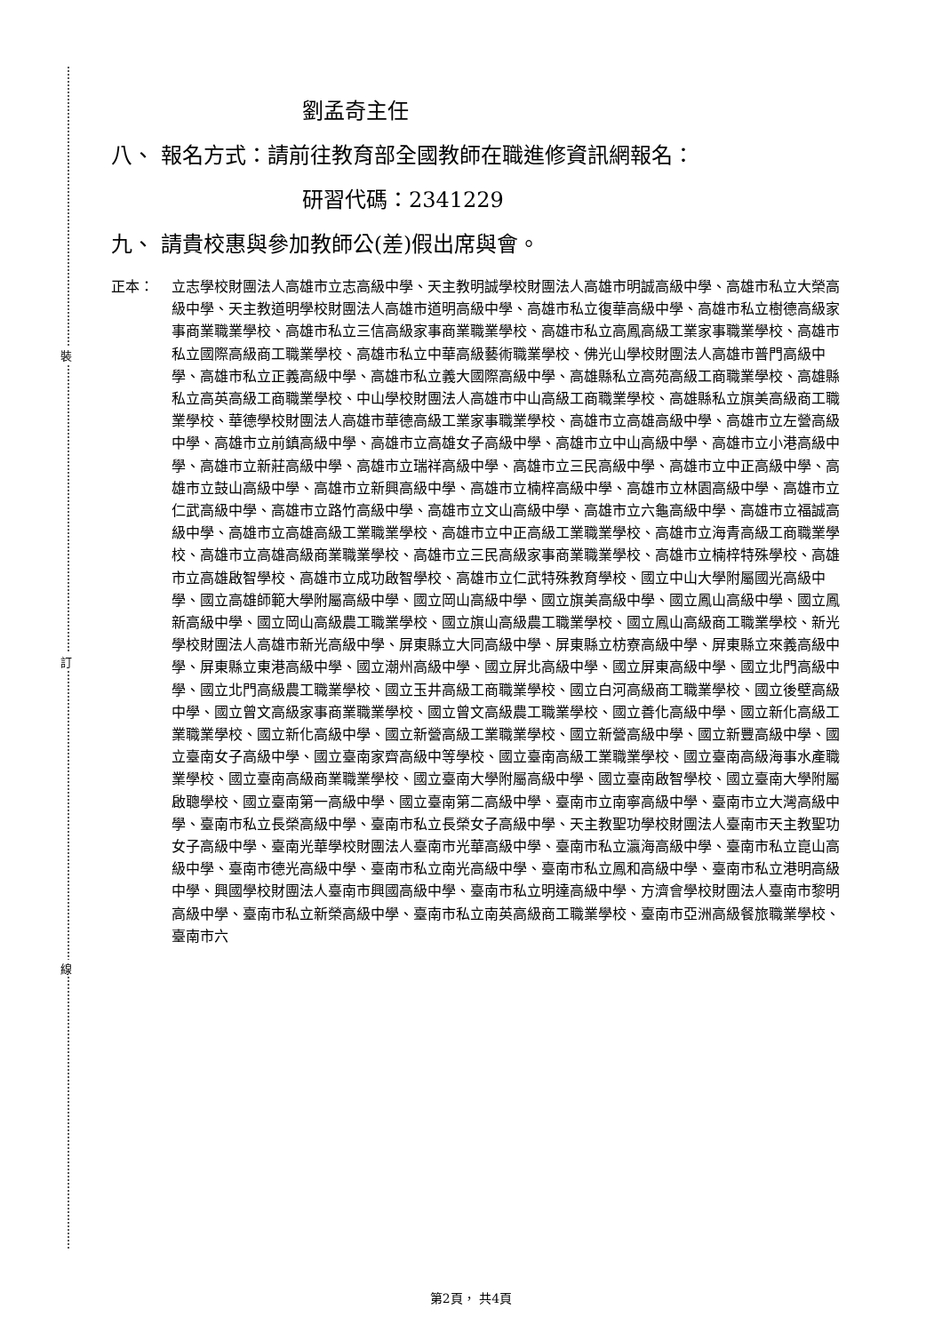裝
訂
線
劉孟奇主任
八、 報名方式：請前往教育部全國教師在職進修資訊網報名：
研習代碼：2341229
九、 請貴校惠與參加教師公(差)假出席與會。
正本： 立志學校財團法人高雄市立志高級中學、天主教明誠學校財團法人高雄市明誠高級中學、高雄市私立大榮高級中學、天主教道明學校財團法人高雄市道明高級中學、高雄市私立復華高級中學、高雄市私立樹德高級家事商業職業學校、高雄市私立三信高級家事商業職業學校、高雄市私立高鳳高級工業家事職業學校、高雄市私立國際高級商工職業學校、高雄市私立中華高級藝術職業學校、佛光山學校財團法人高雄市普門高級中學、高雄市私立正義高級中學、高雄市私立義大國際高級中學、高雄縣私立高苑高級工商職業學校、高雄縣私立高英高級工商職業學校、中山學校財團法人高雄市中山高級工商職業學校、高雄縣私立旗美高級商工職業學校、華德學校財團法人高雄市華德高級工業家事職業學校、高雄市立高雄高級中學、高雄市立左營高級中學、高雄市立前鎮高級中學、高雄市立高雄女子高級中學、高雄市立中山高級中學、高雄市立小港高級中學、高雄市立新莊高級中學、高雄市立瑞祥高級中學、高雄市立三民高級中學、高雄市立中正高級中學、高雄市立鼓山高級中學、高雄市立新興高級中學、高雄市立楠梓高級中學、高雄市立林園高級中學、高雄市立仁武高級中學、高雄市立路竹高級中學、高雄市立文山高級中學、高雄市立六龜高級中學、高雄市立福誠高級中學、高雄市立高雄高級工業職業學校、高雄市立中正高級工業職業學校、高雄市立海青高級工商職業學校、高雄市立高雄高級商業職業學校、高雄市立三民高級家事商業職業學校、高雄市立楠梓特殊學校、高雄市立高雄啟智學校、高雄市立成功啟智學校、高雄市立仁武特殊教育學校、國立中山大學附屬國光高級中學、國立高雄師範大學附屬高級中學、國立岡山高級中學、國立旗美高級中學、國立鳳山高級中學、國立鳳新高級中學、國立岡山高級農工職業學校、國立旗山高級農工職業學校、國立鳳山高級商工職業學校、新光學校財團法人高雄市新光高級中學、屏東縣立大同高級中學、屏東縣立枋寮高級中學、屏東縣立來義高級中學、屏東縣立東港高級中學、國立潮州高級中學、國立屏北高級中學、國立屏東高級中學、國立北門高級中學、國立北門高級農工職業學校、國立玉井高級工商職業學校、國立白河高級商工職業學校、國立後壁高級中學、國立曾文高級家事商業職業學校、國立曾文高級農工職業學校、國立善化高級中學、國立新化高級工業職業學校、國立新化高級中學、國立新營高級工業職業學校、國立新營高級中學、國立新豐高級中學、國立臺南女子高級中學、國立臺南家齊高級中等學校、國立臺南高級工業職業學校、國立臺南高級海事水產職業學校、國立臺南高級商業職業學校、國立臺南大學附屬高級中學、國立臺南啟智學校、國立臺南大學附屬啟聰學校、國立臺南第一高級中學、國立臺南第二高級中學、臺南市立南寧高級中學、臺南市立大灣高級中學、臺南市私立長榮高級中學、臺南市私立長榮女子高級中學、天主教聖功學校財團法人臺南市天主教聖功女子高級中學、臺南光華學校財團法人臺南市光華高級中學、臺南市私立瀛海高級中學、臺南市私立崑山高級中學、臺南市德光高級中學、臺南市私立南光高級中學、臺南市私立鳳和高級中學、臺南市私立港明高級中學、興國學校財團法人臺南市興國高級中學、臺南市私立明達高級中學、方濟會學校財團法人臺南市黎明高級中學、臺南市私立新榮高級中學、臺南市私立南英高級商工職業學校、臺南市亞洲高級餐旅職業學校、臺南市六
第2頁， 共4頁